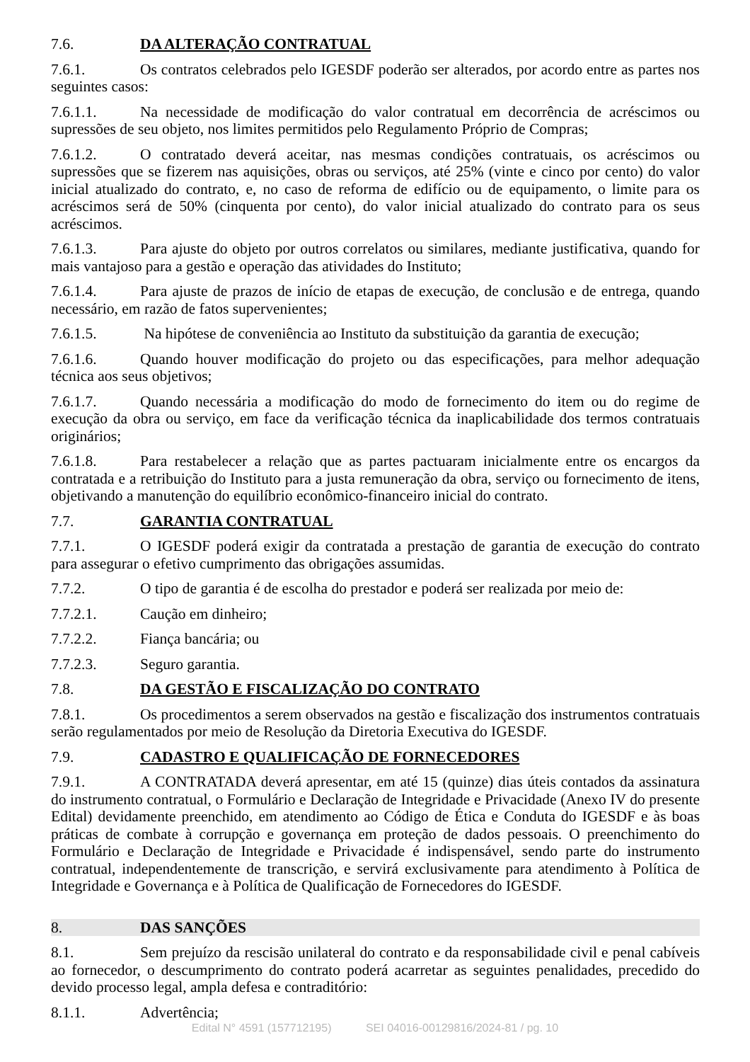7.6. DA ALTERAÇÃO CONTRATUAL
7.6.1. Os contratos celebrados pelo IGESDF poderão ser alterados, por acordo entre as partes nos seguintes casos:
7.6.1.1. Na necessidade de modificação do valor contratual em decorrência de acréscimos ou supressões de seu objeto, nos limites permitidos pelo Regulamento Próprio de Compras;
7.6.1.2. O contratado deverá aceitar, nas mesmas condições contratuais, os acréscimos ou supressões que se fizerem nas aquisições, obras ou serviços, até 25% (vinte e cinco por cento) do valor inicial atualizado do contrato, e, no caso de reforma de edifício ou de equipamento, o limite para os acréscimos será de 50% (cinquenta por cento), do valor inicial atualizado do contrato para os seus acréscimos.
7.6.1.3. Para ajuste do objeto por outros correlatos ou similares, mediante justificativa, quando for mais vantajoso para a gestão e operação das atividades do Instituto;
7.6.1.4. Para ajuste de prazos de início de etapas de execução, de conclusão e de entrega, quando necessário, em razão de fatos supervenientes;
7.6.1.5. Na hipótese de conveniência ao Instituto da substituição da garantia de execução;
7.6.1.6. Quando houver modificação do projeto ou das especificações, para melhor adequação técnica aos seus objetivos;
7.6.1.7. Quando necessária a modificação do modo de fornecimento do item ou do regime de execução da obra ou serviço, em face da verificação técnica da inaplicabilidade dos termos contratuais originários;
7.6.1.8. Para restabelecer a relação que as partes pactuaram inicialmente entre os encargos da contratada e a retribuição do Instituto para a justa remuneração da obra, serviço ou fornecimento de itens, objetivando a manutenção do equilíbrio econômico-financeiro inicial do contrato.
7.7. GARANTIA CONTRATUAL
7.7.1. O IGESDF poderá exigir da contratada a prestação de garantia de execução do contrato para assegurar o efetivo cumprimento das obrigações assumidas.
7.7.2. O tipo de garantia é de escolha do prestador e poderá ser realizada por meio de:
7.7.2.1. Caução em dinheiro;
7.7.2.2. Fiança bancária; ou
7.7.2.3. Seguro garantia.
7.8. DA GESTÃO E FISCALIZAÇÃO DO CONTRATO
7.8.1. Os procedimentos a serem observados na gestão e fiscalização dos instrumentos contratuais serão regulamentados por meio de Resolução da Diretoria Executiva do IGESDF.
7.9. CADASTRO E QUALIFICAÇÃO DE FORNECEDORES
7.9.1. A CONTRATADA deverá apresentar, em até 15 (quinze) dias úteis contados da assinatura do instrumento contratual, o Formulário e Declaração de Integridade e Privacidade (Anexo IV do presente Edital) devidamente preenchido, em atendimento ao Código de Ética e Conduta do IGESDF e às boas práticas de combate à corrupção e governança em proteção de dados pessoais. O preenchimento do Formulário e Declaração de Integridade e Privacidade é indispensável, sendo parte do instrumento contratual, independentemente de transcrição, e servirá exclusivamente para atendimento à Política de Integridade e Governança e à Política de Qualificação de Fornecedores do IGESDF.
8. DAS SANÇÕES
8.1. Sem prejuízo da rescisão unilateral do contrato e da responsabilidade civil e penal cabíveis ao fornecedor, o descumprimento do contrato poderá acarretar as seguintes penalidades, precedido do devido processo legal, ampla defesa e contraditório:
8.1.1. Advertência;
Edital N° 4591 (157712195) SEI 04016-00129816/2024-81 / pg. 10